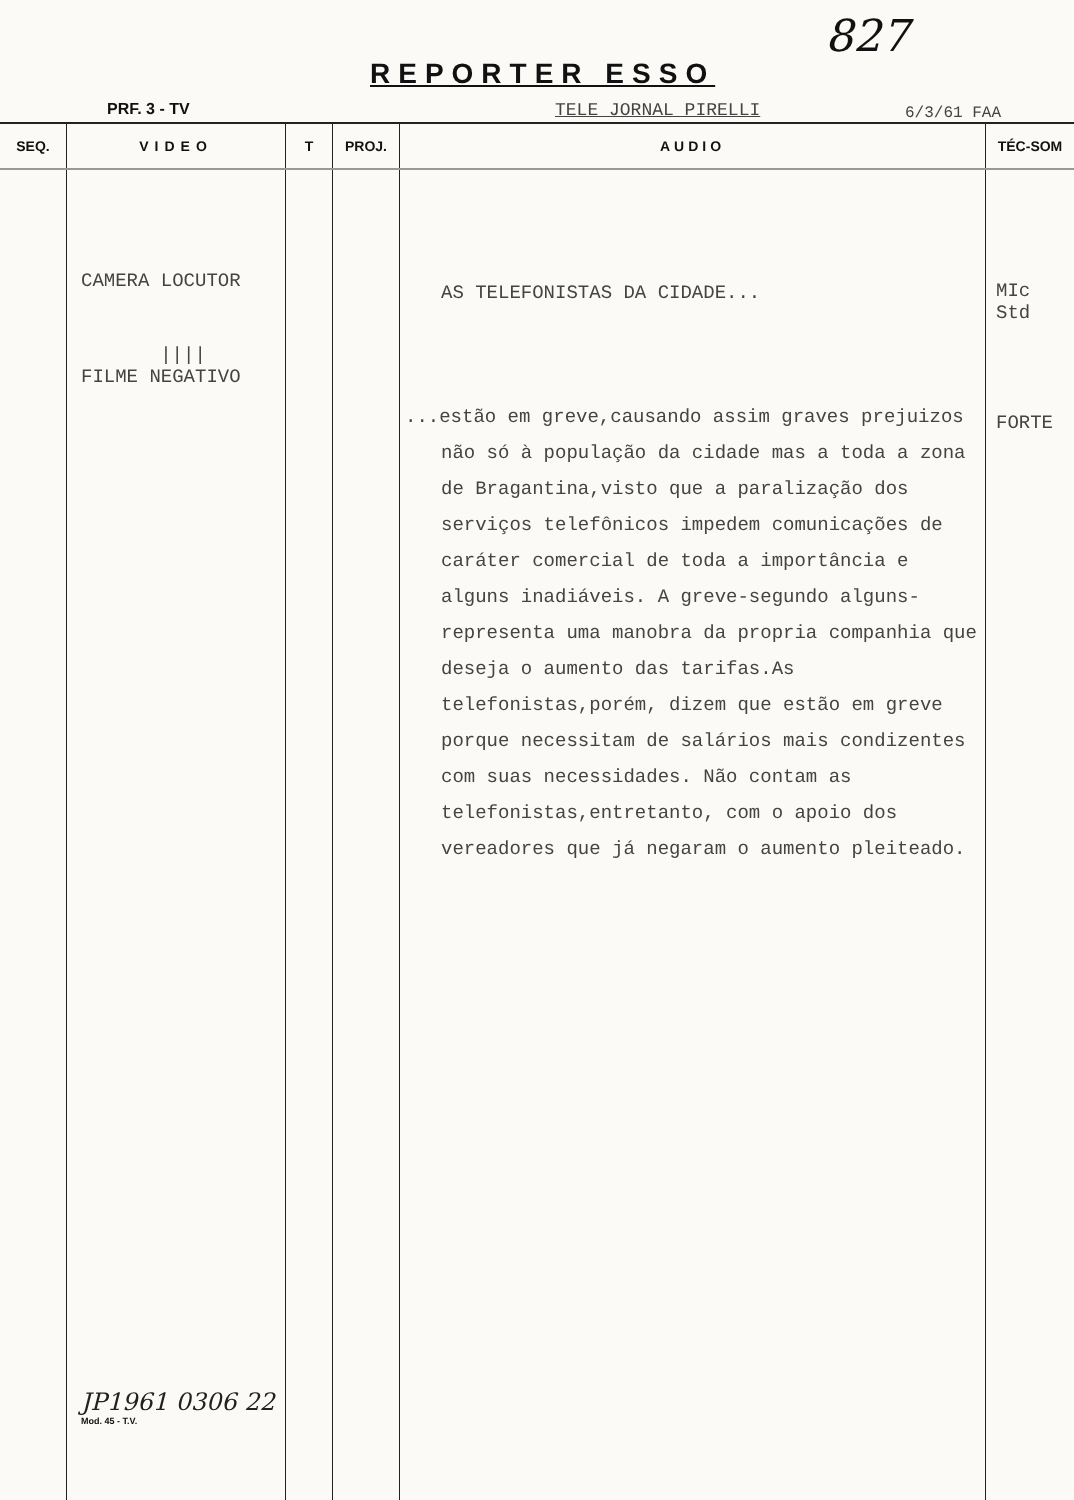827
REPORTER ESSO
PRF. 3 - TV TELE JORNAL PIRELLI 6/3/61 FAA
| SEQ. | VIDEO | T | PROJ. | AUDIO | TÉC-SOM |
| --- | --- | --- | --- | --- | --- |
| | CAMERA LOCUTOR //// FILME NEGATIVO JP1961 0306 22 Mod. 45 - T.V. | | | AS TELEFONISTAS DA CIDADE... ...estão em greve,causando assim graves prejuizos não só à população da cidade mas a toda a zona de Bragantina,visto que a paralização dos serviços telefônicos impedem comunicações de caráter comercial de toda a importância e alguns inadiáveis. A greve-segundo alguns- representa uma manobra da propria companhia que deseja o aumento das tarifas.As telefonistas,porém, dizem que estão em greve porque necessitam de salários mais condizentes com suas necessidades. Não contam as telefonistas,entretanto, com o apoio dos vereadores que já negaram o aumento pleiteado. | MIc Std FORTE |